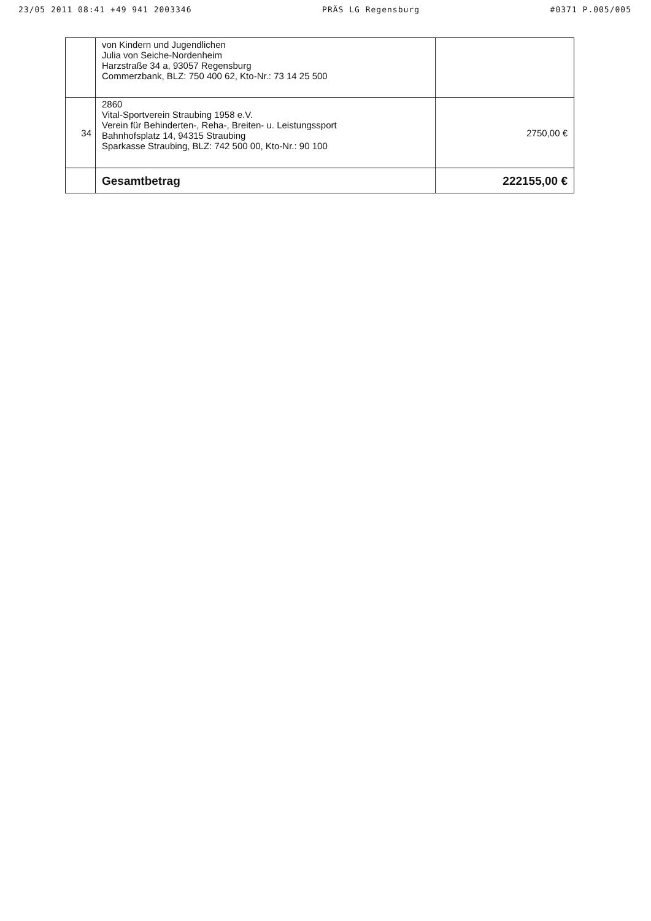23/05 2011 08:41 +49 941 2003346 PRÄS LG Regensburg #0371 P.005/005
| | von Kindern und Jugendlichen Julia von Seiche-Nordenheim Harzstraße 34 a, 93057 Regensburg Commerzbank, BLZ: 750 400 62, Kto-Nr.: 73 14 25 500 | |
| 34 | 2860 Vital-Sportverein Straubing 1958 e.V. Verein für Behinderten-, Reha-, Breiten- u. Leistungssport Bahnhofsplatz 14, 94315 Straubing Sparkasse Straubing, BLZ: 742 500 00, Kto-Nr.: 90 100 | 2750,00 € |
| | Gesamtbetrag | 222155,00 € |